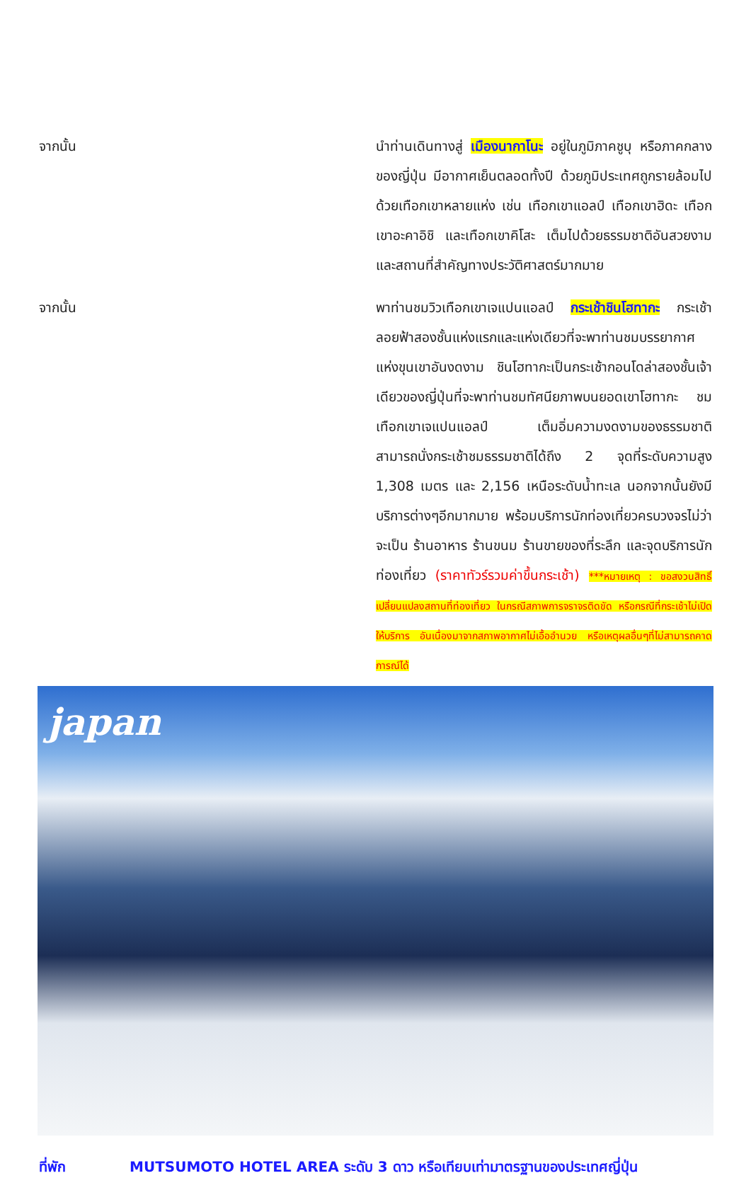จากนั้น นำท่านเดินทางสู่ เมืองนากาโนะ อยู่ในภูมิภาคชูบุ หรือภาคกลางของญี่ปุ่น มีอากาศเย็นตลอดทั้งปี ด้วยภูมิประเทศถูกรายล้อมไปด้วยเทือกเขาหลายแห่ง เช่น เทือกเขาแอลป์ เทือกเขาฮิดะ เทือกเขาอะคาอิชิ และเทือกเขาคิโสะ เต็มไปด้วยธรรมชาติอันสวยงาม และสถานที่สำคัญทางประวัติศาสตร์มากมาย
จากนั้น พาท่านชมวิวเทือกเขาเจแปนแอลป์ กระเช้าชินโฮทากะ กระเช้าลอยฟ้าสองชั้นแห่งแรกและแห่งเดียวที่จะพาท่านชมบรรยากาศแห่งขุนเขาอันงดงาม ชินโฮทากะเป็นกระเช้ากอนโดล่าสองชั้นเจ้าเดียวของญี่ปุ่นที่จะพาท่านชมทัศนียภาพบนยอดเขาโฮทากะ ชมเทือกเขาเจแปนแอลป์ เต็มอิ่มความงดงามของธรรมชาติ สามารถนั่งกระเช้าชมธรรมชาติได้ถึง 2 จุดที่ระดับความสูง 1,308 เมตร และ 2,156 เหนือระดับน้ำทะเล นอกจากนั้นยังมีบริการต่างๆอีกมากมาย พร้อมบริการนักท่องเที่ยวครบวงจรไม่ว่าจะเป็น ร้านอาหาร ร้านขนม ร้านขายของที่ระลึก และจุดบริการนักท่องเที่ยว (ราคาทัวร์รวมค่าขึ้นกระเช้า) ***หมายเหตุ : ขอสงวนสิทธิ์เปลี่ยนแปลงสถานที่ท่องเที่ยว ในกรณีสภาพการจราจรติดขัด หรือกรณีที่กระเช้าไม่เปิดให้บริการ อันเนื่องมาจากสภาพอากาศไม่เอื้ออำนวย หรือเหตุผลอื่นๆที่ไม่สามารถคาดการณ์ได้
japan
ที่พัก MUTSUMOTO HOTEL AREA ระดับ 3 ดาว หรือเทียบเท่ามาตรฐานของประเทศญี่ปุ่น